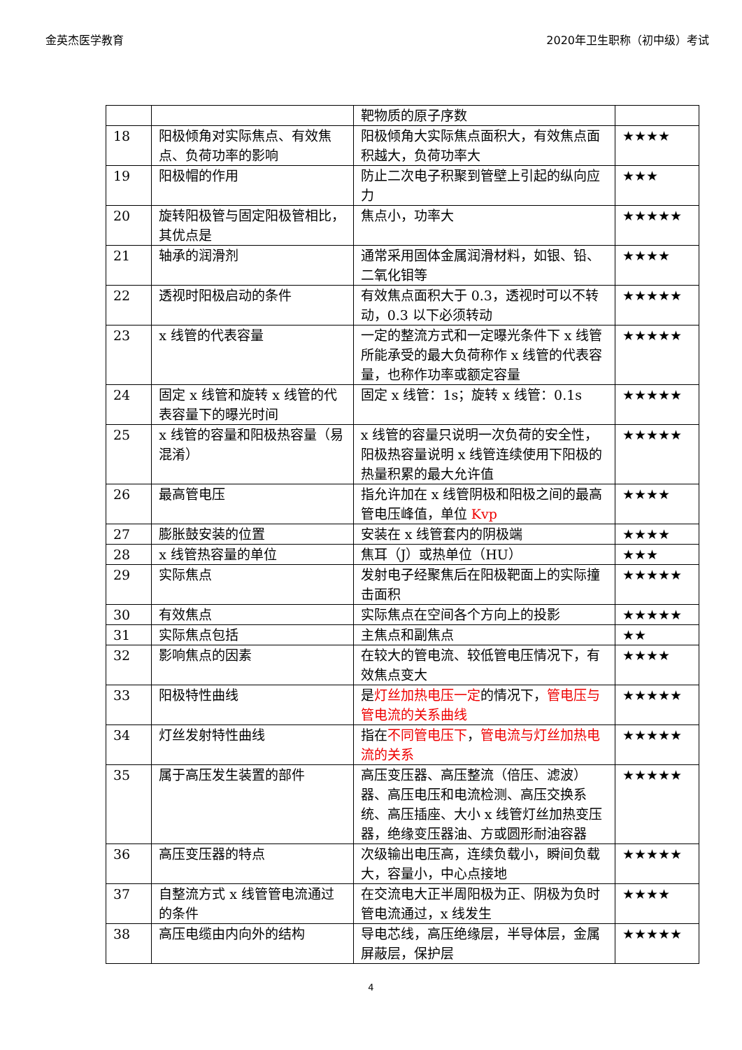金英杰医学教育 2020年卫生职称（初中级）考试
| | | 靶物质的原子序数 | |
| 18 | 阳极倾角对实际焦点、有效焦点、负荷功率的影响 | 阳极倾角大实际焦点面积大，有效焦点面积越大，负荷功率大 | ★★★★ |
| 19 | 阳极帽的作用 | 防止二次电子积聚到管壁上引起的纵向应力 | ★★★ |
| 20 | 旋转阳极管与固定阳极管相比，其优点是 | 焦点小，功率大 | ★★★★★ |
| 21 | 轴承的润滑剂 | 通常采用固体金属润滑材料，如银、铅、二氧化钼等 | ★★★★ |
| 22 | 透视时阳极启动的条件 | 有效焦点面积大于 0.3，透视时可以不转动，0.3 以下必须转动 | ★★★★★ |
| 23 | x 线管的代表容量 | 一定的整流方式和一定曝光条件下 x 线管所能承受的最大负荷称作 x 线管的代表容量，也称作功率或额定容量 | ★★★★★ |
| 24 | 固定 x 线管和旋转 x 线管的代表容量下的曝光时间 | 固定 x 线管：1s；旋转 x 线管：0.1s | ★★★★★ |
| 25 | x 线管的容量和阳极热容量（易混淆） | x 线管的容量只说明一次负荷的安全性，阳极热容量说明 x 线管连续使用下阳极的热量积累的最大允许值 | ★★★★★ |
| 26 | 最高管电压 | 指允许加在 x 线管阴极和阳极之间的最高管电压峰值，单位 Kvp | ★★★★ |
| 27 | 膨胀鼓安装的位置 | 安装在 x 线管套内的阴极端 | ★★★★ |
| 28 | x 线管热容量的单位 | 焦耳（J）或热单位（HU） | ★★★ |
| 29 | 实际焦点 | 发射电子经聚焦后在阳极靶面上的实际撞击面积 | ★★★★★ |
| 30 | 有效焦点 | 实际焦点在空间各个方向上的投影 | ★★★★★ |
| 31 | 实际焦点包括 | 主焦点和副焦点 | ★★ |
| 32 | 影响焦点的因素 | 在较大的管电流、较低管电压情况下，有效焦点变大 | ★★★★ |
| 33 | 阳极特性曲线 | 是 灯丝加热电压一定 的情况下， 管电压与管电流的关系曲线 | ★★★★★ |
| 34 | 灯丝发射特性曲线 | 指在 不同管电压下 ， 管电流与灯丝加热电流的关系 | ★★★★★ |
| 35 | 属于高压发生装置的部件 | 高压变压器、高压整流（倍压、滤波）器、高压电压和电流检测、高压交换系统、高压插座、大小 x 线管灯丝加热变压器，绝缘变压器油、方或圆形耐油容器 | ★★★★★ |
| 36 | 高压变压器的特点 | 次级输出电压高，连续负载小，瞬间负载大，容量小，中心点接地 | ★★★★★ |
| 37 | 自整流方式 x 线管管电流通过的条件 | 在交流电大正半周阳极为正、阴极为负时管电流通过，x 线发生 | ★★★★ |
| 38 | 高压电缆由内向外的结构 | 导电芯线，高压绝缘层，半导体层，金属屏蔽层，保护层 | ★★★★★ |
4